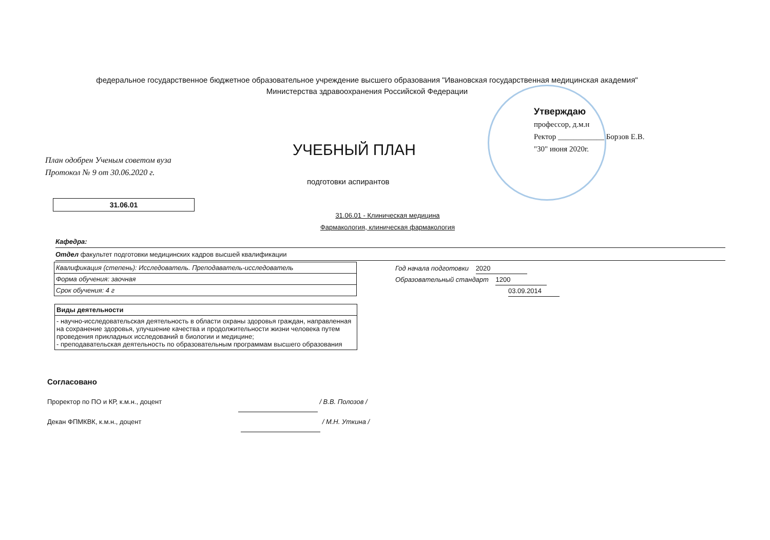федеральное государственное бюджетное образовательное учреждение высшего образования "Ивановская государственная медицинская академия"
Министерства здравоохранения Российской Федерации
План одобрен Ученым советом вуза
Протокол № 9 от 30.06.2020 г.
УЧЕБНЫЙ ПЛАН
подготовки аспирантов
Утверждаю
профессор, д.м.н
Ректор ____________ Борзов Е.В.
"30" июня 2020г.
31.06.01
31.06.01 - Клиническая медицина
Фармакология, клиническая фармакология
Кафедра:
Отдел факультет подготовки медицинских кадров высшей квалификации
| Квалификация (степень): Исследователь. Преподаватель-исследователь |
| Форма обучения: заочная |
| Срок обучения: 4 г |
| Виды деятельности |
| --- |
| - научно-исследовательская деятельность в области охраны здоровья граждан, направленная на сохранение здоровья, улучшение качества и продолжительности жизни человека путем проведения прикладных исследований в биологии и медицине; - преподавательская деятельность по образовательным программам высшего образования |
Год начала подготовки 2020
Образовательный стандарт 1200
03.09.2014
Согласовано
Проректор по ПО и КР, к.м.н., доцент / В.В. Полозов /
Декан ФПМКВК, к.м.н., доцент / М.Н. Уткина /